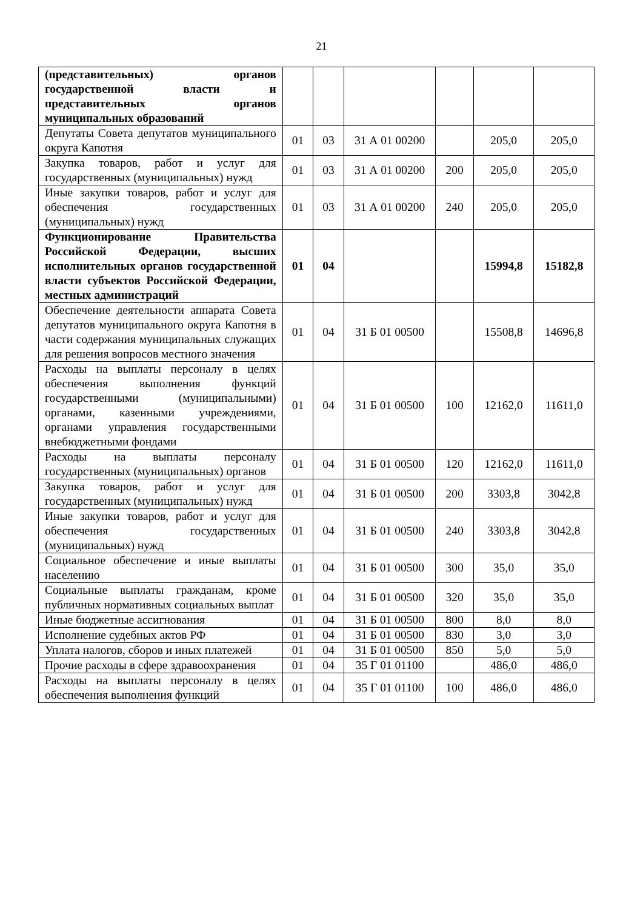21
| (представительных) органов государственной власти и представительных органов муниципальных образований | | | | | | |
| Депутаты Совета депутатов муниципального округа Капотня | 01 | 03 | 31 А 01 00200 | | 205,0 | 205,0 |
| Закупка товаров, работ и услуг для государственных (муниципальных) нужд | 01 | 03 | 31 А 01 00200 | 200 | 205,0 | 205,0 |
| Иные закупки товаров, работ и услуг для обеспечения государственных (муниципальных) нужд | 01 | 03 | 31 А 01 00200 | 240 | 205,0 | 205,0 |
| Функционирование Правительства Российской Федерации, высших исполнительных органов государственной власти субъектов Российской Федерации, местных администраций | 01 | 04 | | | 15994,8 | 15182,8 |
| Обеспечение деятельности аппарата Совета депутатов муниципального округа Капотня в части содержания муниципальных служащих для решения вопросов местного значения | 01 | 04 | 31 Б 01 00500 | | 15508,8 | 14696,8 |
| Расходы на выплаты персоналу в целях обеспечения выполнения функций государственными (муниципальными) органами, казенными учреждениями, органами управления государственными внебюджетными фондами | 01 | 04 | 31 Б 01 00500 | 100 | 12162,0 | 11611,0 |
| Расходы на выплаты персоналу государственных (муниципальных) органов | 01 | 04 | 31 Б 01 00500 | 120 | 12162,0 | 11611,0 |
| Закупка товаров, работ и услуг для государственных (муниципальных) нужд | 01 | 04 | 31 Б 01 00500 | 200 | 3303,8 | 3042,8 |
| Иные закупки товаров, работ и услуг для обеспечения государственных (муниципальных) нужд | 01 | 04 | 31 Б 01 00500 | 240 | 3303,8 | 3042,8 |
| Социальное обеспечение и иные выплаты населению | 01 | 04 | 31 Б 01 00500 | 300 | 35,0 | 35,0 |
| Социальные выплаты гражданам, кроме публичных нормативных социальных выплат | 01 | 04 | 31 Б 01 00500 | 320 | 35,0 | 35,0 |
| Иные бюджетные ассигнования | 01 | 04 | 31 Б 01 00500 | 800 | 8,0 | 8,0 |
| Исполнение судебных актов РФ | 01 | 04 | 31 Б 01 00500 | 830 | 3,0 | 3,0 |
| Уплата налогов, сборов и иных платежей | 01 | 04 | 31 Б 01 00500 | 850 | 5,0 | 5,0 |
| Прочие расходы в сфере здравоохранения | 01 | 04 | 35 Г 01 01100 | | 486,0 | 486,0 |
| Расходы на выплаты персоналу в целях обеспечения выполнения функций | 01 | 04 | 35 Г 01 01100 | 100 | 486,0 | 486,0 |